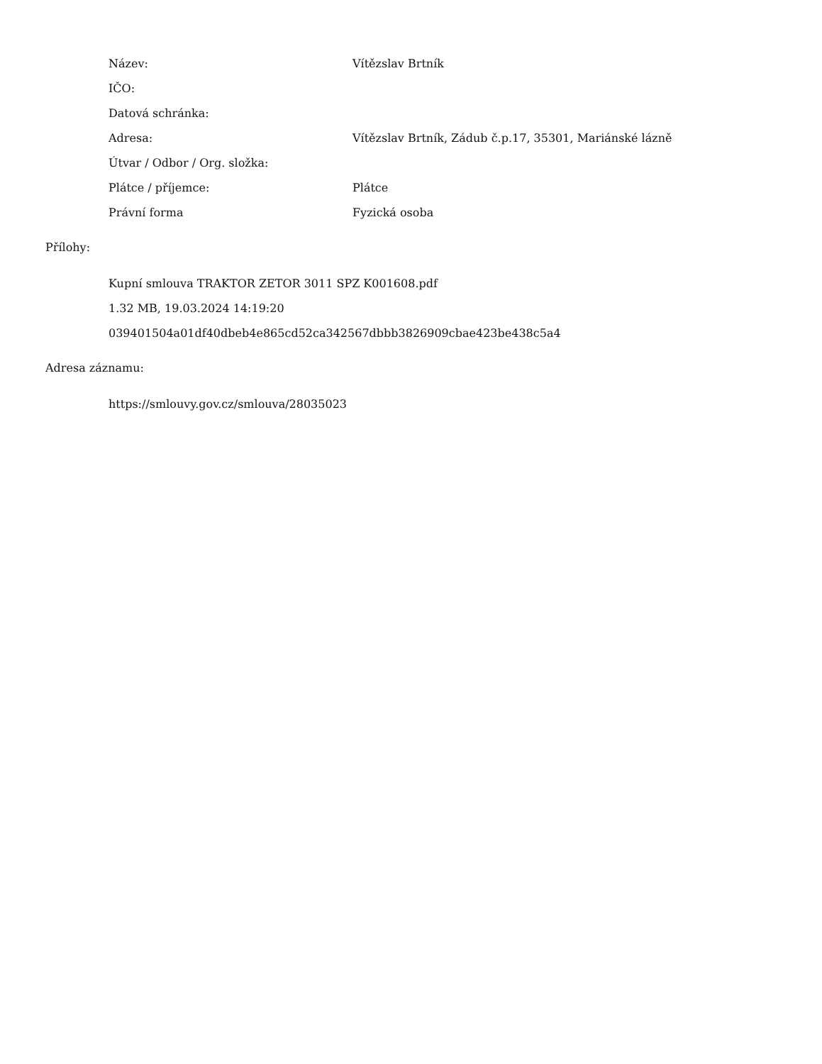| Název: | Vítězslav Brtník |
| IČO: | |
| Datová schránka: | |
| Adresa: | Vítězslav Brtník, Zádub č.p.17, 35301, Mariánské lázně |
| Útvar / Odbor / Org. složka: | |
| Plátce / příjemce: | Plátce |
| Právní forma | Fyzická osoba |
Přílohy:
Kupní smlouva TRAKTOR ZETOR 3011 SPZ K001608.pdf
1.32 MB, 19.03.2024 14:19:20
039401504a01df40dbeb4e865cd52ca342567dbbb3826909cbae423be438c5a4
Adresa záznamu:
https://smlouvy.gov.cz/smlouva/28035023